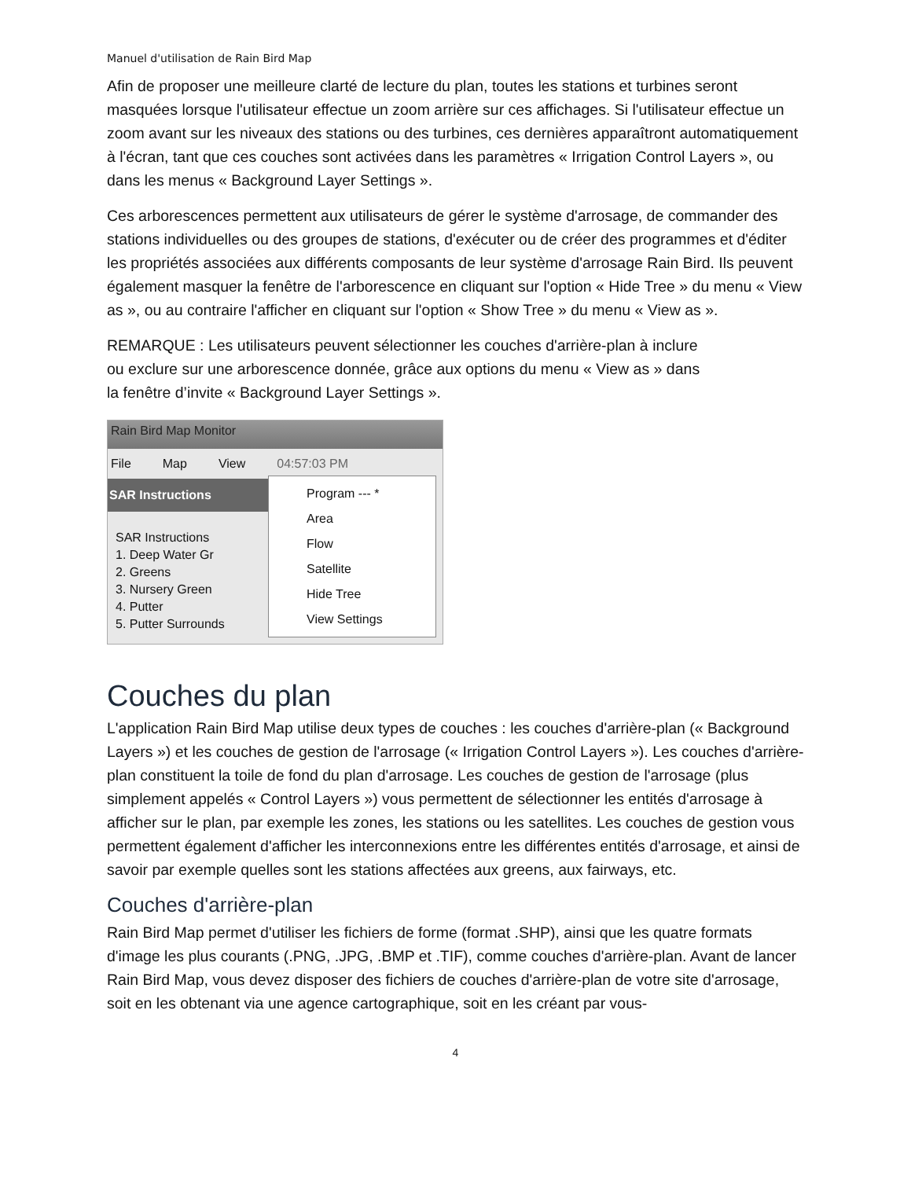Manuel d'utilisation de Rain Bird Map
Afin de proposer une meilleure clarté de lecture du plan, toutes les stations et turbines seront masquées lorsque l'utilisateur effectue un zoom arrière sur ces affichages. Si l'utilisateur effectue un zoom avant sur les niveaux des stations ou des turbines, ces dernières apparaîtront automatiquement à l'écran, tant que ces couches sont activées dans les paramètres « Irrigation Control Layers », ou dans les menus « Background Layer Settings ».
Ces arborescences permettent aux utilisateurs de gérer le système d'arrosage, de commander des stations individuelles ou des groupes de stations, d'exécuter ou de créer des programmes et d'éditer les propriétés associées aux différents composants de leur système d'arrosage Rain Bird. Ils peuvent également masquer la fenêtre de l'arborescence en cliquant sur l'option « Hide Tree » du menu « View as », ou au contraire l'afficher en cliquant sur l'option « Show Tree » du menu « View as ».
REMARQUE : Les utilisateurs peuvent sélectionner les couches d'arrière-plan à inclure
ou exclure sur une arborescence donnée, grâce aux options du menu « View as » dans
la fenêtre d’invite « Background Layer Settings ».
Rain Bird Map Monitor
File Map View 04:57:03 PM
SAR Instructions
SAR Instructions
1. Deep Water Gr
2. Greens
3. Nursery Green
4. Putter
5. Putter Surrounds
Program --- *
Area
Flow
Satellite
Hide Tree
View Settings
Couches du plan
L'application Rain Bird Map utilise deux types de couches : les couches d'arrière-plan (« Background Layers ») et les couches de gestion de l'arrosage (« Irrigation Control Layers »). Les couches d'arrière-plan constituent la toile de fond du plan d'arrosage. Les couches de gestion de l'arrosage (plus simplement appelés « Control Layers ») vous permettent de sélectionner les entités d'arrosage à afficher sur le plan, par exemple les zones, les stations ou les satellites. Les couches de gestion vous permettent également d'afficher les interconnexions entre les différentes entités d'arrosage, et ainsi de savoir par exemple quelles sont les stations affectées aux greens, aux fairways, etc.
Couches d'arrière-plan
Rain Bird Map permet d'utiliser les fichiers de forme (format .SHP), ainsi que les quatre formats d'image les plus courants (.PNG, .JPG, .BMP et .TIF), comme couches d'arrière-plan. Avant de lancer Rain Bird Map, vous devez disposer des fichiers de couches d'arrière-plan de votre site d'arrosage, soit en les obtenant via une agence cartographique, soit en les créant par vous-
4